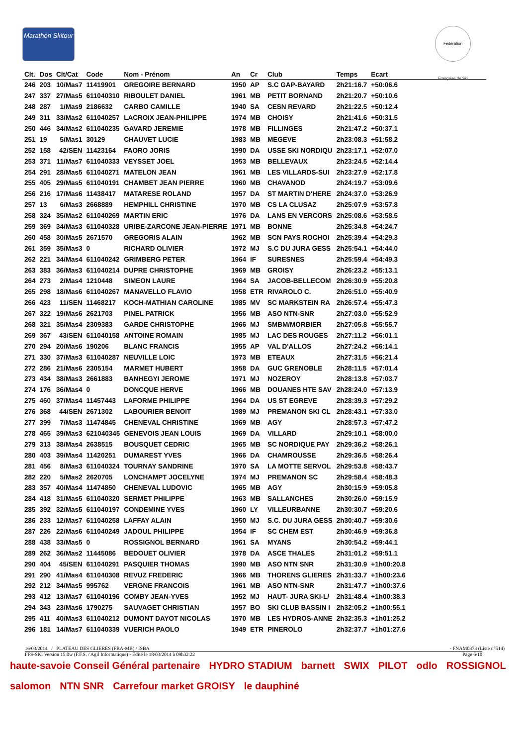Marathon Skitour
Fédération Française de Ski
| Clt. | Dos | Clt/Cat | Code | Nom - Prénom | An | Cr | Club | Temps | Ecart | |
| --- | --- | --- | --- | --- | --- | --- | --- | --- | --- | --- |
| 246 | 203 | 10/Mas7 | 11419901 | GREGOIRE BERNARD | 1950 | AP | S.C GAP-BAYARD | 2h21:16.7 | +50:06.6 | |
| 247 | 337 | 27/Mas5 | 611040310 | RIBOULET DANIEL | 1961 | MB | PETIT BORNAND | 2h21:20.7 | +50:10.6 | |
| 248 | 287 | 1/Mas9 | 2186632 | CARBO CAMILLE | 1940 | SA | CESN REVARD | 2h21:22.5 | +50:12.4 | |
| 249 | 311 | 33/Mas2 | 611040257 | LACROIX JEAN-PHILIPPE | 1974 | MB | CHOISY | 2h21:41.6 | +50:31.5 | |
| 250 | 446 | 34/Mas2 | 611040235 | GAVARD JEREMIE | 1978 | MB | FILLINGES | 2h21:47.2 | +50:37.1 | |
| 251 | 19 | 5/Mas1 | 30129 | CHAUVET LUCIE | 1983 | MB | MEGEVE | 2h23:08.3 | +51:58.2 | |
| 252 | 158 | 42/SEN | 11423164 | FAORO JORIS | 1990 | DA | USSE SKI NORDIQU | 2h23:17.1 | +52:07.0 | |
| 253 | 371 | 11/Mas7 | 611040333 | VEYSSET JOEL | 1953 | MB | BELLEVAUX | 2h23:24.5 | +52:14.4 | |
| 254 | 291 | 28/Mas5 | 611040271 | MATELON JEAN | 1961 | MB | LES VILLARDS-SUI | 2h23:27.9 | +52:17.8 | |
| 255 | 405 | 29/Mas5 | 611040191 | CHAMBET JEAN PIERRE | 1960 | MB | CHAVANOD | 2h24:19.7 | +53:09.6 | |
| 256 | 216 | 17/Mas6 | 11438417 | MATARESE ROLAND | 1957 | DA | ST MARTIN D'HERE | 2h24:37.0 | +53:26.9 | |
| 257 | 13 | 6/Mas3 | 2668889 | HEMPHILL CHRISTINE | 1970 | MB | CS LA CLUSAZ | 2h25:07.9 | +53:57.8 | |
| 258 | 324 | 35/Mas2 | 611040269 | MARTIN ERIC | 1976 | DA | LANS EN VERCORS | 2h25:08.6 | +53:58.5 | |
| 259 | 369 | 34/Mas3 | 611040328 | URIBE-ZARCONE JEAN-PIERRE | 1971 | MB | BONNE | 2h25:34.8 | +54:24.7 | |
| 260 | 458 | 30/Mas5 | 2671570 | GREGORIS ALAIN | 1962 | MB | SCN PAYS ROCHOI | 2h25:39.4 | +54:29.3 | |
| 261 | 359 | 35/Mas3 | 0 | RICHARD OLIVIER | 1972 | MJ | S.C DU JURA GESS | 2h25:54.1 | +54:44.0 | |
| 262 | 221 | 34/Mas4 | 611040242 | GRIMBERG PETER | 1964 | IF | SURESNES | 2h25:59.4 | +54:49.3 | |
| 263 | 383 | 36/Mas3 | 611040214 | DUPRE CHRISTOPHE | 1969 | MB | GROISY | 2h26:23.2 | +55:13.1 | |
| 264 | 273 | 2/Mas4 | 1210448 | SIMEON LAURE | 1964 | SA | JACOB-BELLECOM | 2h26:30.9 | +55:20.8 | |
| 265 | 298 | 18/Mas6 | 611040267 | MANAVELLO FLAVIO | 1958 | ETR | RIVAROLO C. | 2h26:51.0 | +55:40.9 | |
| 266 | 423 | 11/SEN | 11468217 | KOCH-MATHIAN CAROLINE | 1985 | MV | SC MARKSTEIN RA | 2h26:57.4 | +55:47.3 | |
| 267 | 322 | 19/Mas6 | 2621703 | PINEL PATRICK | 1956 | MB | ASO NTN-SNR | 2h27:03.0 | +55:52.9 | |
| 268 | 321 | 35/Mas4 | 2309383 | GARDE CHRISTOPHE | 1966 | MJ | SMBM/MORBIER | 2h27:05.8 | +55:55.7 | |
| 269 | 367 | 43/SEN | 611040158 | ANTOINE ROMAIN | 1985 | MJ | LAC DES ROUGES | 2h27:11.2 | +56:01.1 | |
| 270 | 294 | 20/Mas6 | 190206 | BLANC FRANCIS | 1955 | AP | VAL D'ALLOS | 2h27:24.2 | +56:14.1 | |
| 271 | 330 | 37/Mas3 | 611040287 | NEUVILLE LOIC | 1973 | MB | ETEAUX | 2h27:31.5 | +56:21.4 | |
| 272 | 286 | 21/Mas6 | 2305154 | MARMET HUBERT | 1958 | DA | GUC GRENOBLE | 2h28:11.5 | +57:01.4 | |
| 273 | 434 | 38/Mas3 | 2661883 | BANHEGYI JEROME | 1971 | MJ | NOZEROY | 2h28:13.8 | +57:03.7 | |
| 274 | 176 | 36/Mas4 | 0 | DONCQUE HERVE | 1966 | MB | DOUANES HTE SAV | 2h28:24.0 | +57:13.9 | |
| 275 | 460 | 37/Mas4 | 11457443 | LAFORME PHILIPPE | 1964 | DA | US ST EGREVE | 2h28:39.3 | +57:29.2 | |
| 276 | 368 | 44/SEN | 2671302 | LABOURIER BENOIT | 1989 | MJ | PREMANON SKI CL | 2h28:43.1 | +57:33.0 | |
| 277 | 399 | 7/Mas3 | 11474845 | CHENEVAL CHRISTINE | 1969 | MB | AGY | 2h28:57.3 | +57:47.2 | |
| 278 | 465 | 39/Mas3 | 621040345 | GENEVOIS JEAN LOUIS | 1969 | DA | VILLARD | 2h29:10.1 | +58:00.0 | |
| 279 | 313 | 38/Mas4 | 2638515 | BOUSQUET CEDRIC | 1965 | MB | SC NORDIQUE PAY | 2h29:36.2 | +58:26.1 | |
| 280 | 403 | 39/Mas4 | 11420251 | DUMAREST YVES | 1966 | DA | CHAMROUSSE | 2h29:36.5 | +58:26.4 | |
| 281 | 456 | 8/Mas3 | 611040324 | TOURNAY SANDRINE | 1970 | SA | LA MOTTE SERVOL | 2h29:53.8 | +58:43.7 | |
| 282 | 220 | 5/Mas2 | 2620705 | LONCHAMPT JOCELYNE | 1974 | MJ | PREMANON SC | 2h29:58.4 | +58:48.3 | |
| 283 | 357 | 40/Mas4 | 11474850 | CHENEVAL LUDOVIC | 1965 | MB | AGY | 2h30:15.9 | +59:05.8 | |
| 284 | 418 | 31/Mas5 | 611040320 | SERMET PHILIPPE | 1963 | MB | SALLANCHES | 2h30:26.0 | +59:15.9 | |
| 285 | 392 | 32/Mas5 | 611040197 | CONDEMINE YVES | 1960 | LY | VILLEURBANNE | 2h30:30.7 | +59:20.6 | |
| 286 | 233 | 12/Mas7 | 611040258 | LAFFAY ALAIN | 1950 | MJ | S.C. DU JURA GESS | 2h30:40.7 | +59:30.6 | |
| 287 | 226 | 22/Mas6 | 611040249 | JADOUL PHILIPPE | 1954 | IF | SC CHEM EST | 2h30:46.9 | +59:36.8 | |
| 288 | 438 | 33/Mas5 | 0 | ROSSIGNOL BERNARD | 1961 | SA | MYANS | 2h30:54.2 | +59:44.1 | |
| 289 | 262 | 36/Mas2 | 11445086 | BEDOUET OLIVIER | 1978 | DA | ASCE THALES | 2h31:01.2 | +59:51.1 | |
| 290 | 404 | 45/SEN | 611040291 | PASQUIER THOMAS | 1990 | MB | ASO NTN SNR | 2h31:30.9 | +1h00:20.8 | |
| 291 | 290 | 41/Mas4 | 611040308 | REVUZ FREDERIC | 1966 | MB | THORENS GLIERES | 2h31:33.7 | +1h00:23.6 | |
| 292 | 212 | 34/Mas5 | 995762 | VERGNE FRANCOIS | 1961 | MB | ASO NTN-SNR | 2h31:47.7 | +1h00:37.6 | |
| 293 | 412 | 13/Mas7 | 611040196 | COMBY JEAN-YVES | 1952 | MJ | HAUT- JURA SKI-L/ | 2h31:48.4 | +1h00:38.3 | |
| 294 | 343 | 23/Mas6 | 1790275 | SAUVAGET CHRISTIAN | 1957 | BO | SKI CLUB BASSIN I | 2h32:05.2 | +1h00:55.1 | |
| 295 | 411 | 40/Mas3 | 611040212 | DUMONT DAYOT NICOLAS | 1970 | MB | LES HYDROS-ANNE | 2h32:35.3 | +1h01:25.2 | |
| 296 | 181 | 14/Mas7 | 611040339 | VUERICH PAOLO | 1949 | ETR | PINEROLO | 2h32:37.7 | +1h01:27.6 | |
16/03/2014 / PLATEAU DES GLIERES (FRA-MB) / ISBA - FNAM0373 (Liste n°514)
FFS-SKI Version 15.0w (F.F.S. / Agil Informatique) - Edité le 18/03/2014 à 09h32:22 Page 6/10
haute-savoie Conseil Général partenaire HYDRO STADIUM barnett SWIX PILOT odlo ROSSIGNOL salomon NTN SNR Carrefour market GROISY le dauphiné